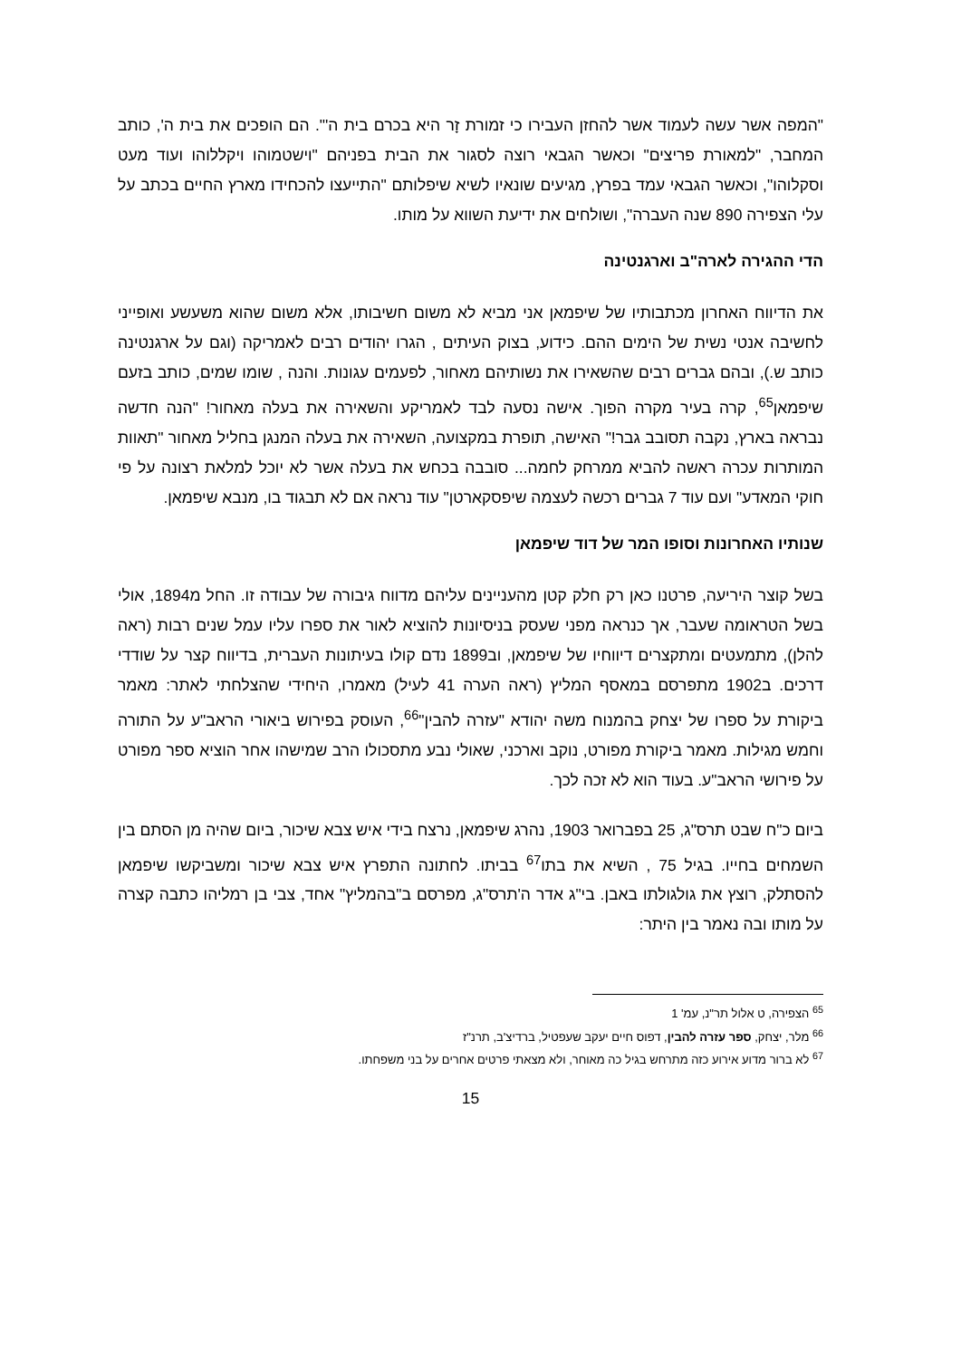"המפה אשר עשה לעמוד אשר להחזן העבירו כי זמורת זָר היא בכרם בית ה'". הם הופכים את בית ה', כותב המחבר, "למאורת פריצים" וכאשר הגבאי רוצה לסגור את הבית בפניהם "וישטמוהו ויקללוהו ועוד מעט וסקלוהו", וכאשר הגבאי עמד בפרץ, מגיעים שונאיו לשיא שיפלותם "התייעצו להכחידו מארץ החיים בכתב על עלי הצפירה 890 שנה העברה", ושולחים את ידיעת השווא על מותו.
הדי ההגירה לארה"ב וארגנטינה
את הדיווח האחרון מכתבותיו של שיפמאן אני מביא לא משום חשיבותו, אלא משום שהוא משעשע ואופייני לחשיבה אנטי נשית של הימים ההם. כידוע, בצוק העיתים , הגרו יהודים רבים לאמריקה (וגם על ארגנטינה כותב ש.), ובהם גברים רבים שהשאירו את נשותיהם מאחור, לפעמים עגונות. והנה , שומו שמים, כותב בזעם שיפמאן<sup>65</sup>, קרה בעיר מקרה הפוך. אישה נסעה לבד לאמריקע והשאירה את בעלה מאחור! "הנה חדשה נבראה בארץ, נקבה תסובב גבר!" האישה, תופרת במקצועה, השאירה את בעלה המנגן בחליל מאחור "תאוות המותרות עכרה ראשה להביא ממרחק לחמה... סובבה בכחש את בעלה אשר לא יוכל למלאת רצונה על פי חוקי המאדע" ועם עוד 7 גברים רכשה לעצמה שיפסקארטן" עוד נראה אם לא תבגוד בו, מנבא שיפמאן.
שנותיו האחרונות וסופו המר של דוד שיפמאן
בשל קוצר היריעה, פרטנו כאן רק חלק קטן מהעניינים עליהם מדווח גיבורה של עבודה זו. החל מ1894, אולי בשל הטראומה שעבר, אך כנראה מפני שעסק בניסיונות להוציא לאור את ספרו עליו עמל שנים רבות (ראה להלן), מתמעטים ומתקצרים דיווחיו של שיפמאן, וב1899 נדם קולו בעיתונות העברית, בדיווח קצר על שודדי דרכים. ב1902 מתפרסם במאסף המליץ (ראה הערה 41 לעיל) מאמרו, היחידי שהצלחתי לאתר: מאמר ביקורת על ספרו של יצחק בהמנוח משה יהודא "עזרה להבין"<sup>66</sup>, העוסק בפירוש ביאורי הראב"ע על התורה וחמש מגילות. מאמר ביקורת מפורט, נוקב וארכני, שאולי נבע מתסכולו הרב שמישהו אחר הוציא ספר מפורט על פירושי הראב"ע. בעוד הוא לא זכה לכך.
ביום כ"ח שבט תרס"ג, 25 בפברואר 1903, נהרג שיפמאן, נרצח בידי איש צבא שיכור, ביום שהיה מן הסתם בין השמחים בחייו. בגיל 75 , השיא את בתו<sup>67</sup> בביתו. לחתונה התפרץ איש צבא שיכור ומשביקשו שיפמאן להסתלק, רוצץ את גולגולתו באבן. בי"ג אדר ה'תרס"ג, מפרסם ב"בהמליץ" אחד, צבי בן רמליהו כתבה קצרה על מותו ובה נאמר בין היתר:
<sup>65</sup> הצפירה, ט אלול תר"נ, עמ' 1
<sup>66</sup> מלר, יצחק, ספר עזרה להבין, דפוס חיים יעקב שעפטיל, ברדיצ'ב, תרנ"ז
<sup>67</sup> לא ברור מדוע אירוע כזה מתרחש בגיל כה מאוחר, ולא מצאתי פרטים אחרים על בני משפחתו.
15